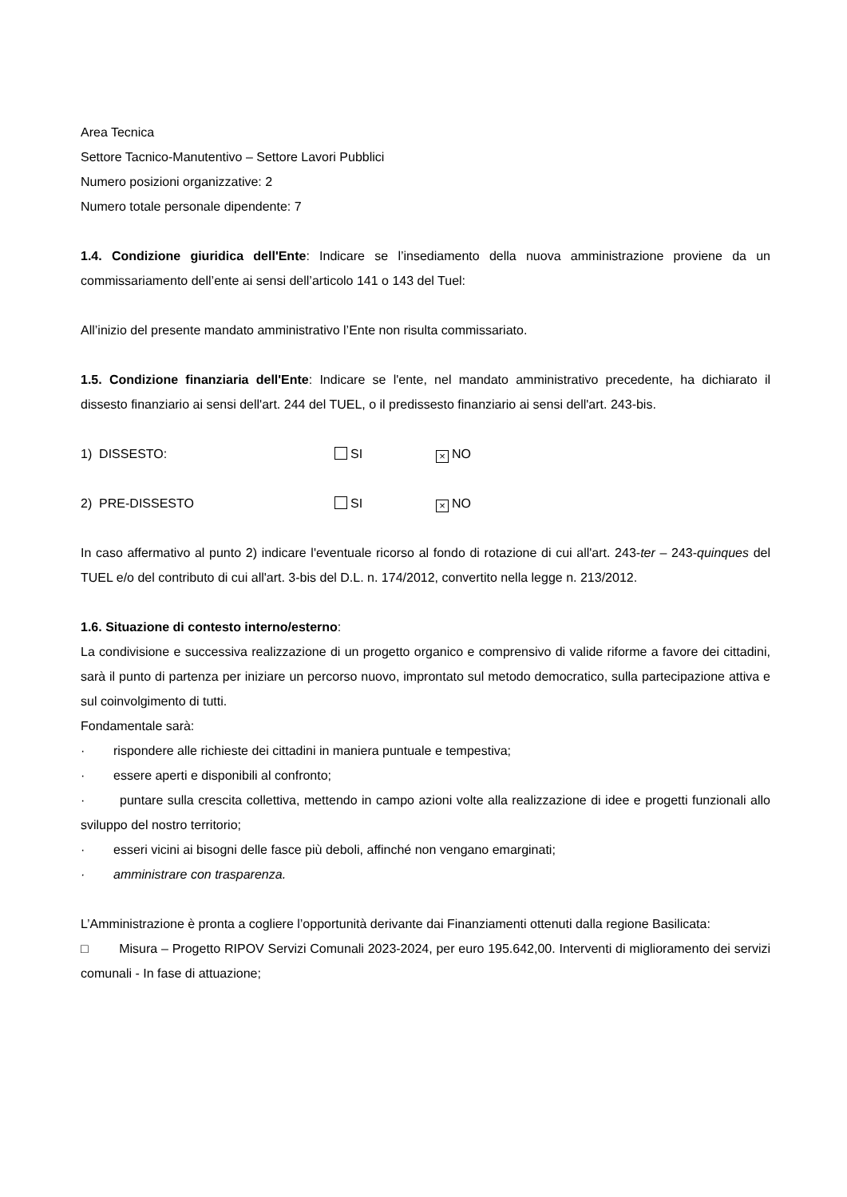Area Tecnica
Settore Tacnico-Manutentivo – Settore Lavori Pubblici
Numero posizioni organizzative: 2
Numero totale personale dipendente: 7
1.4. Condizione giuridica dell'Ente: Indicare se l’insediamento della nuova amministrazione proviene da un commissariamento dell’ente ai sensi dell’articolo 141 o 143 del Tuel:
All’inizio del presente mandato amministrativo l’Ente non risulta commissariato.
1.5. Condizione finanziaria dell'Ente: Indicare se l'ente, nel mandato amministrativo precedente, ha dichiarato il dissesto finanziario ai sensi dell'art. 244 del TUEL, o il predissesto finanziario ai sensi dell'art. 243-bis.
1) DISSESTO: SI × NO
2) PRE-DISSESTO SI × NO
In caso affermativo al punto 2) indicare l'eventuale ricorso al fondo di rotazione di cui all'art. 243-ter – 243-quinques del TUEL e/o del contributo di cui all'art. 3-bis del D.L. n. 174/2012, convertito nella legge n. 213/2012.
1.6. Situazione di contesto interno/esterno:
La condivisione e successiva realizzazione di un progetto organico e comprensivo di valide riforme a favore dei cittadini, sarà il punto di partenza per iniziare un percorso nuovo, improntato sul metodo democratico, sulla partecipazione attiva e sul coinvolgimento di tutti.
Fondamentale sarà:
· rispondere alle richieste dei cittadini in maniera puntuale e tempestiva;
· essere aperti e disponibili al confronto;
· puntare sulla crescita collettiva, mettendo in campo azioni volte alla realizzazione di idee e progetti funzionali allo sviluppo del nostro territorio;
· esseri vicini ai bisogni delle fasce più deboli, affinché non vengano emarginati;
· amministrare con trasparenza.
L’Amministrazione è pronta a cogliere l’opportunità derivante dai Finanziamenti ottenuti dalla regione Basilicata:
□ Misura – Progetto RIPOV Servizi Comunali 2023-2024, per euro 195.642,00. Interventi di miglioramento dei servizi comunali - In fase di attuazione;